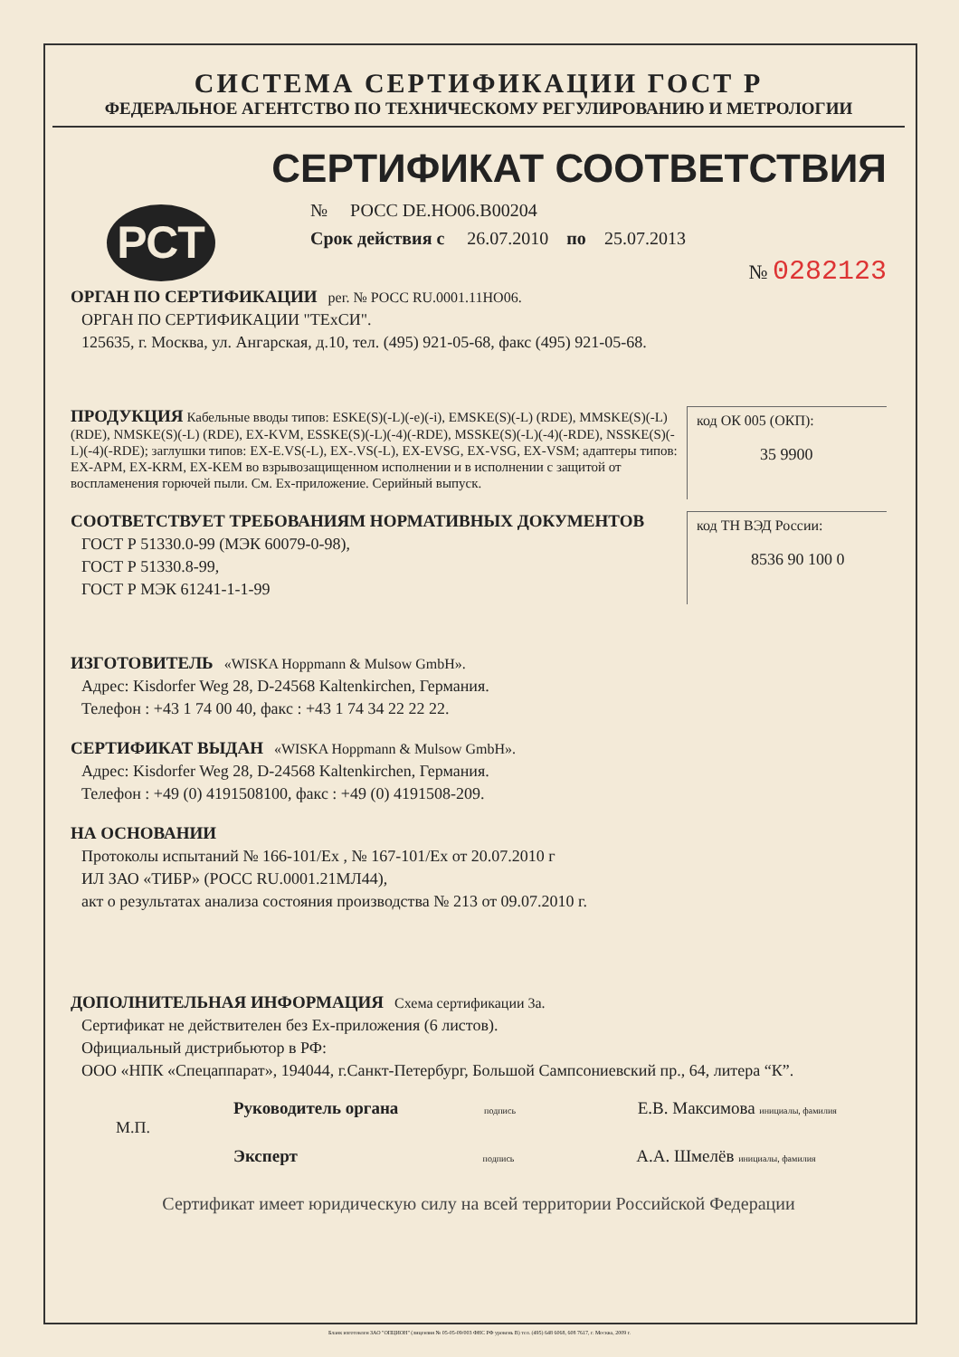СИСТЕМА СЕРТИФИКАЦИИ ГОСТ Р
ФЕДЕРАЛЬНОЕ АГЕНТСТВО ПО ТЕХНИЧЕСКОМУ РЕГУЛИРОВАНИЮ И МЕТРОЛОГИИ
СЕРТИФИКАТ СООТВЕТСТВИЯ
РСТ
№ РОСС DE.НО06.В00204
Срок действия с 26.07.2010 по 25.07.2013
№ 0282123
ОРГАН ПО СЕРТИФИКАЦИИ рег. № РОСС RU.0001.11НО06.
ОРГАН ПО СЕРТИФИКАЦИИ "ТЕхСИ".
125635, г. Москва, ул. Ангарская, д.10, тел. (495) 921-05-68, факс (495) 921-05-68.
код ОК 005 (ОКП):
35 9900
ПРОДУКЦИЯ Кабельные вводы типов: ESKE(S)(-L)(-e)(-i), EMSKE(S)(-L) (RDE), MMSKE(S)(-L) (RDE), NMSKE(S)(-L) (RDE), EX-KVM, ESSKE(S)(-L)(-4)(-RDE), MSSKE(S)(-L)(-4)(-RDE), NSSKE(S)(-L)(-4)(-RDE); заглушки типов: EX-E.VS(-L), EX-.VS(-L), EX-EVSG, EX-VSG, EX-VSM; адаптеры типов: EX-APM, EX-KRM, EX-KEM во взрывозащищенном исполнении и в исполнении с защитой от воспламенения горючей пыли. См. Ex-приложение. Серийный выпуск.
код ТН ВЭД России:
8536 90 100 0
СООТВЕТСТВУЕТ ТРЕБОВАНИЯМ НОРМАТИВНЫХ ДОКУМЕНТОВ
ГОСТ Р 51330.0-99 (МЭК 60079-0-98),
ГОСТ Р 51330.8-99,
ГОСТ Р МЭК 61241-1-1-99
ИЗГОТОВИТЕЛЬ «WISKA Hoppmann & Mulsow GmbH».
Адрес: Kisdorfer Weg 28, D-24568 Kaltenkirchen, Германия.
Телефон : +43 1 74 00 40, факс : +43 1 74 34 22 22 22.
СЕРТИФИКАТ ВЫДАН «WISKA Hoppmann & Mulsow GmbH».
Адрес: Kisdorfer Weg 28, D-24568 Kaltenkirchen, Германия.
Телефон : +49 (0) 4191508100, факс : +49 (0) 4191508-209.
НА ОСНОВАНИИ
Протоколы испытаний № 166-101/Ex , № 167-101/Ex от 20.07.2010 г
ИЛ ЗАО «ТИБР» (РОСС RU.0001.21МЛ44),
акт о результатах анализа состояния производства № 213 от 09.07.2010 г.
ДОПОЛНИТЕЛЬНАЯ ИНФОРМАЦИЯ Схема сертификации 3а.
Сертификат не действителен без Ex-приложения (6 листов).
Официальный дистрибьютор в РФ:
ООО «НПК «Спецаппарат», 194044, г.Санкт-Петербург, Большой Сампсониевский пр., 64, литера “К”.
Руководитель органа подпись Е.В. Максимова инициалы, фамилия
М.П.
Эксперт подпись А.А. Шмелёв инициалы, фамилия
Сертификат имеет юридическую силу на всей территории Российской Федерации
Бланк изготовлен ЗАО "ОПЦИОН" (лицензия № 05-05-09/003 ФНС РФ уровень В) тел. (495) 648 6068, 608 7617, г. Москва, 2009 г.